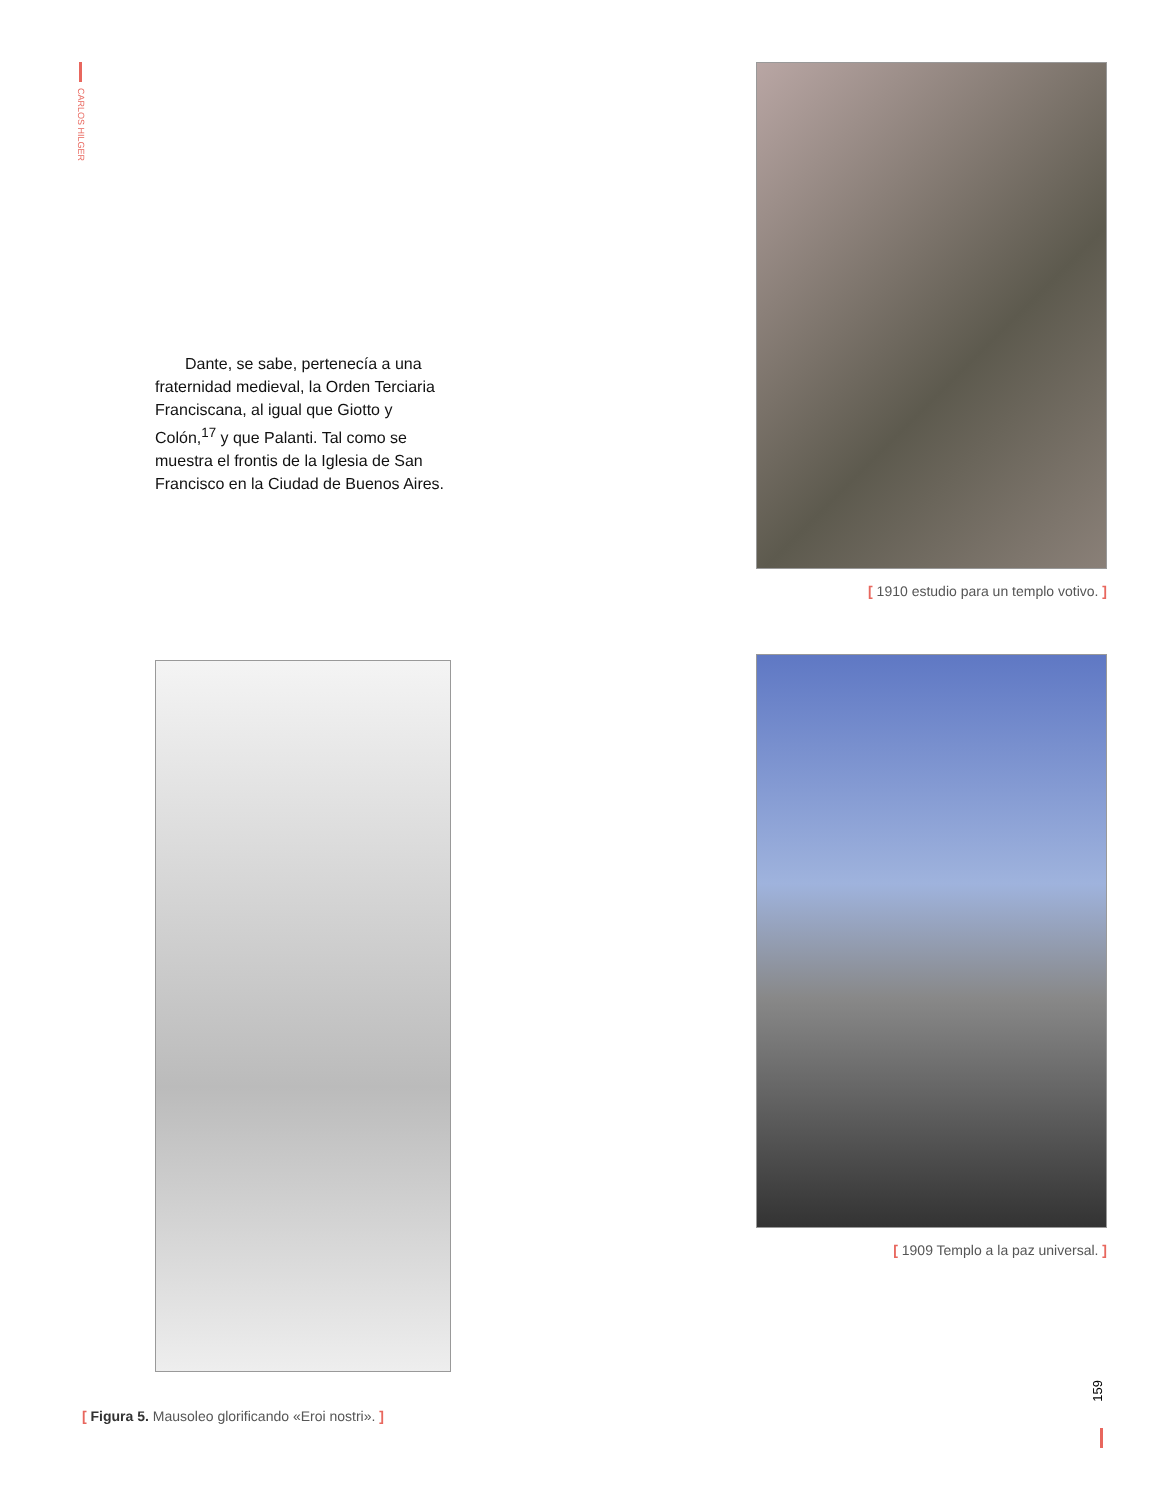CARLOS HILGER
Dante, se sabe, pertenecía a una fraternidad medieval, la Orden Terciaria Franciscana, al igual que Giotto y Colón,<sup>17</sup> y que Palanti. Tal como se muestra el frontis de la Iglesia de San Francisco en la Ciudad de Buenos Aires.
[ 1910 estudio para un templo votivo. ]
[ 1909 Templo a la paz universal. ]
[ Figura 5. Mausoleo glorificando «Eroi nostri». ]
159